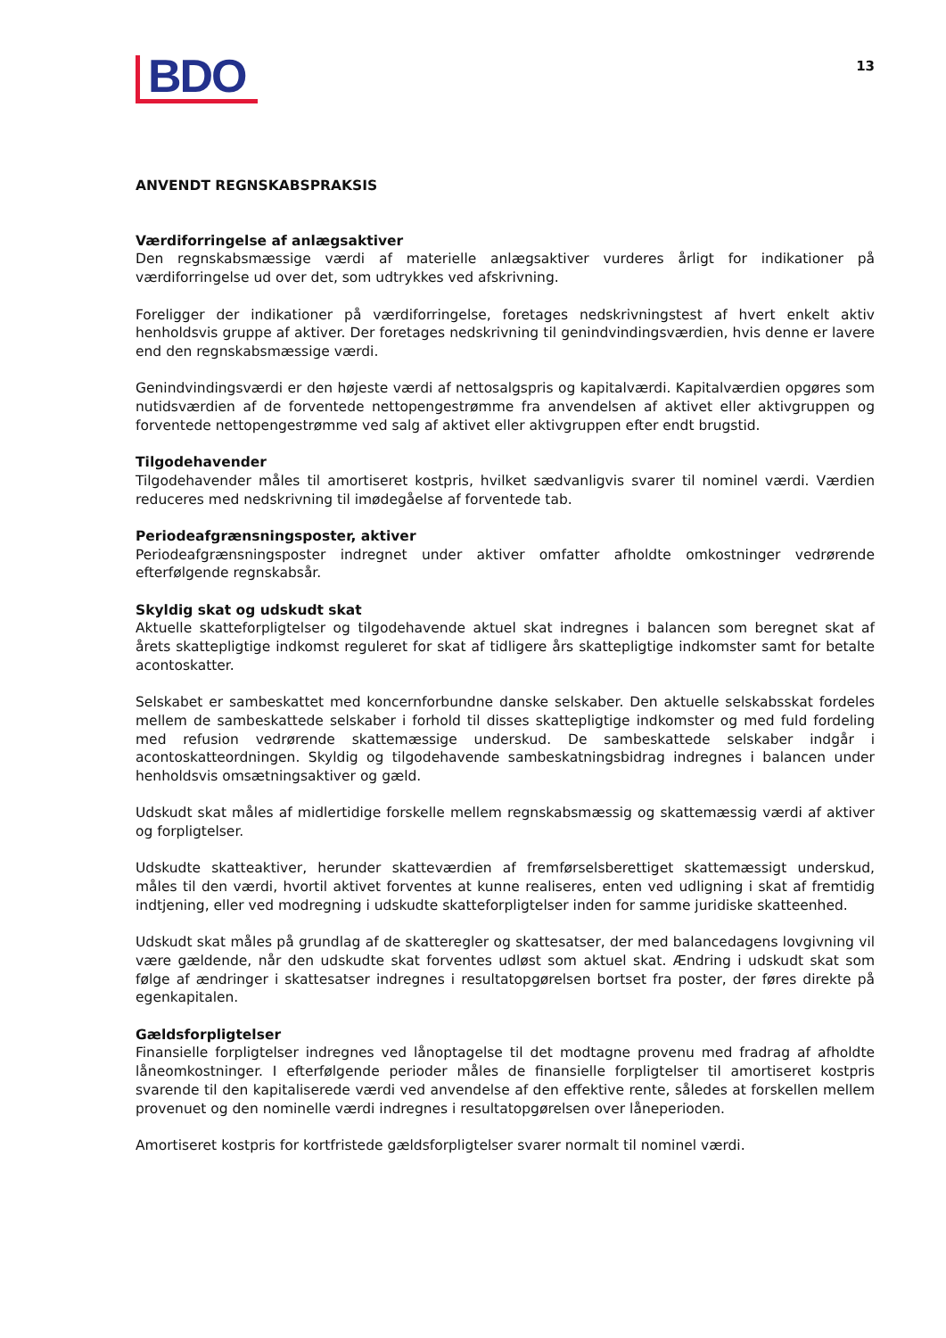BDO
13
ANVENDT REGNSKABSPRAKSIS
Værdiforringelse af anlægsaktiver
Den regnskabsmæssige værdi af materielle anlægsaktiver vurderes årligt for indikationer på værdiforringelse ud over det, som udtrykkes ved afskrivning.
Foreligger der indikationer på værdiforringelse, foretages nedskrivningstest af hvert enkelt aktiv henholdsvis gruppe af aktiver. Der foretages nedskrivning til genindvindingsværdien, hvis denne er lavere end den regnskabsmæssige værdi.
Genindvindingsværdi er den højeste værdi af nettosalgspris og kapitalværdi. Kapitalværdien opgøres som nutidsværdien af de forventede nettopengestrømme fra anvendelsen af aktivet eller aktivgruppen og forventede nettopengestrømme ved salg af aktivet eller aktivgruppen efter endt brugstid.
Tilgodehavender
Tilgodehavender måles til amortiseret kostpris, hvilket sædvanligvis svarer til nominel værdi. Værdien reduceres med nedskrivning til imødegåelse af forventede tab.
Periodeafgrænsningsposter, aktiver
Periodeafgrænsningsposter indregnet under aktiver omfatter afholdte omkostninger vedrørende efterfølgende regnskabsår.
Skyldig skat og udskudt skat
Aktuelle skatteforpligtelser og tilgodehavende aktuel skat indregnes i balancen som beregnet skat af årets skattepligtige indkomst reguleret for skat af tidligere års skattepligtige indkomster samt for betalte acontoskatter.
Selskabet er sambeskattet med koncernforbundne danske selskaber. Den aktuelle selskabsskat fordeles mellem de sambeskattede selskaber i forhold til disses skattepligtige indkomster og med fuld fordeling med refusion vedrørende skattemæssige underskud. De sambeskattede selskaber indgår i acontoskatteordningen. Skyldig og tilgodehavende sambeskatningsbidrag indregnes i balancen under henholdsvis omsætningsaktiver og gæld.
Udskudt skat måles af midlertidige forskelle mellem regnskabsmæssig og skattemæssig værdi af aktiver og forpligtelser.
Udskudte skatteaktiver, herunder skatteværdien af fremførselsberettiget skattemæssigt underskud, måles til den værdi, hvortil aktivet forventes at kunne realiseres, enten ved udligning i skat af fremtidig indtjening, eller ved modregning i udskudte skatteforpligtelser inden for samme juridiske skatteenhed.
Udskudt skat måles på grundlag af de skatteregler og skattesatser, der med balancedagens lovgivning vil være gældende, når den udskudte skat forventes udløst som aktuel skat. Ændring i udskudt skat som følge af ændringer i skattesatser indregnes i resultatopgørelsen bortset fra poster, der føres direkte på egenkapitalen.
Gældsforpligtelser
Finansielle forpligtelser indregnes ved lånoptagelse til det modtagne provenu med fradrag af afholdte låneomkostninger. I efterfølgende perioder måles de finansielle forpligtelser til amortiseret kostpris svarende til den kapitaliserede værdi ved anvendelse af den effektive rente, således at forskellen mellem provenuet og den nominelle værdi indregnes i resultatopgørelsen over låneperioden.
Amortiseret kostpris for kortfristede gældsforpligtelser svarer normalt til nominel værdi.